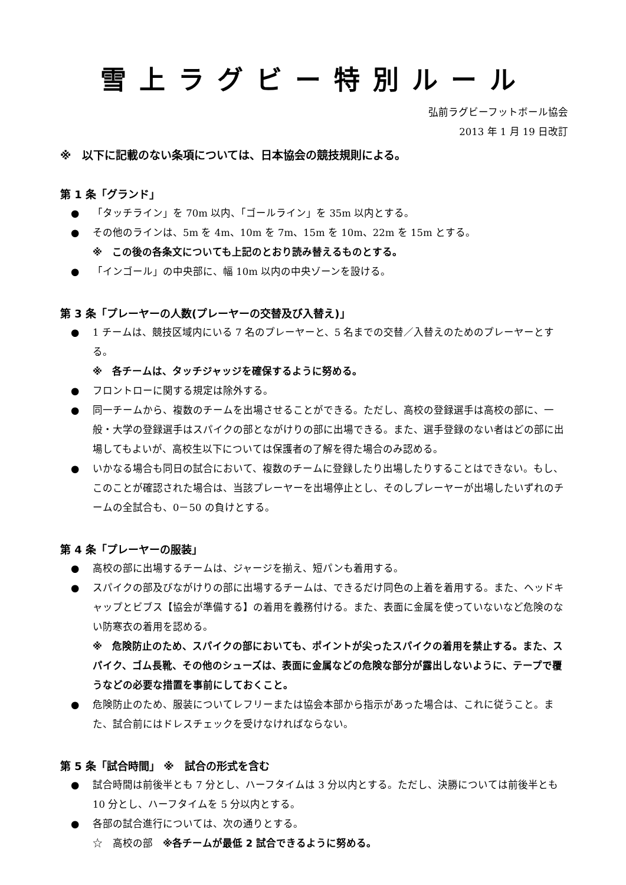雪上ラグビー特別ルール
弘前ラグビーフットボール協会
2013 年 1 月 19 日改訂
※　以下に記載のない条項については、日本協会の競技規則による。
第 1 条「グランド」
● 「タッチライン」を 70m 以内、「ゴールライン」を 35m 以内とする。
● その他のラインは、5m を 4m、10m を 7m、15m を 10m、22m を 15m とする。
※　この後の各条文についても上記のとおり読み替えるものとする。
● 「インゴール」の中央部に、幅 10m 以内の中央ゾーンを設ける。
第 3 条「プレーヤーの人数(プレーヤーの交替及び入替え)」
● 1 チームは、競技区域内にいる 7 名のプレーヤーと、5 名までの交替／入替えのためのプレーヤーとする。
※　各チームは、タッチジャッジを確保するように努める。
● フロントローに関する規定は除外する。
● 同一チームから、複数のチームを出場させることができる。ただし、高校の登録選手は高校の部に、一般・大学の登録選手はスパイクの部とながけりの部に出場できる。また、選手登録のない者はどの部に出場してもよいが、高校生以下については保護者の了解を得た場合のみ認める。
● いかなる場合も同日の試合において、複数のチームに登録したり出場したりすることはできない。もし、このことが確認された場合は、当該プレーヤーを出場停止とし、そのしプレーヤーが出場したいずれのチームの全試合も、0－50 の負けとする。
第 4 条「プレーヤーの服装」
● 高校の部に出場するチームは、ジャージを揃え、短パンも着用する。
● スパイクの部及びながけりの部に出場するチームは、できるだけ同色の上着を着用する。また、ヘッドキャップとビブス【協会が準備する】の着用を義務付ける。また、表面に金属を使っていないなど危険のない防寒衣の着用を認める。
※　危険防止のため、スパイクの部においても、ポイントが尖ったスパイクの着用を禁止する。また、スパイク、ゴム長靴、その他のシューズは、表面に金属などの危険な部分が露出しないように、テープで覆うなどの必要な措置を事前にしておくこと。
● 危険防止のため、服装についてレフリーまたは協会本部から指示があった場合は、これに従うこと。また、試合前にはドレスチェックを受けなければならない。
第 5 条「試合時間」 ※　試合の形式を含む
● 試合時間は前後半とも 7 分とし、ハーフタイムは 3 分以内とする。ただし、決勝については前後半とも 10 分とし、ハーフタイムを 5 分以内とする。
● 各部の試合進行については、次の通りとする。
☆　高校の部　※各チームが最低 2 試合できるように努める。